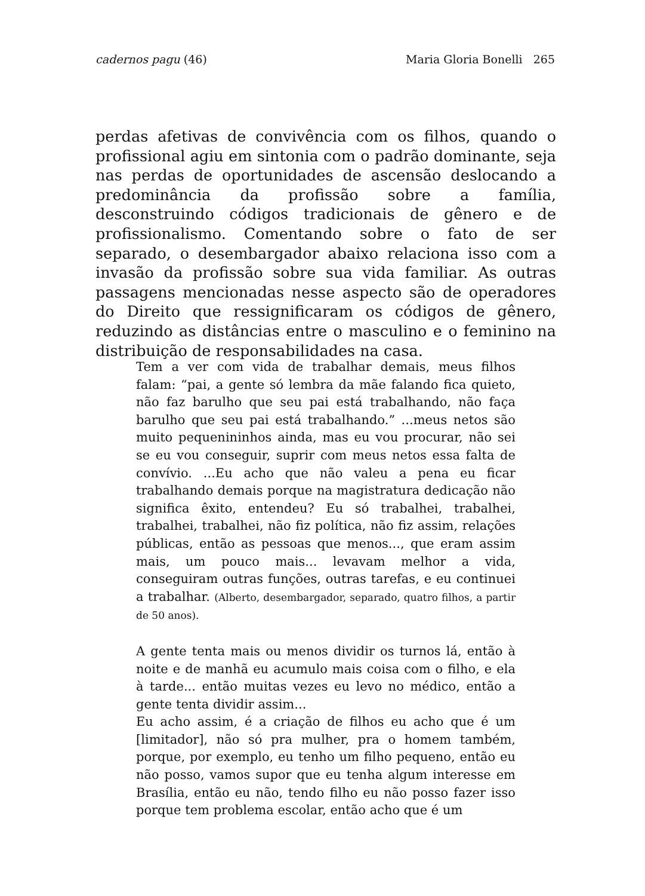cadernos pagu (46) Maria Gloria Bonelli 265
perdas afetivas de convivência com os filhos, quando o profissional agiu em sintonia com o padrão dominante, seja nas perdas de oportunidades de ascensão deslocando a predominância da profissão sobre a família, desconstruindo códigos tradicionais de gênero e de profissionalismo. Comentando sobre o fato de ser separado, o desembargador abaixo relaciona isso com a invasão da profissão sobre sua vida familiar. As outras passagens mencionadas nesse aspecto são de operadores do Direito que ressignificaram os códigos de gênero, reduzindo as distâncias entre o masculino e o feminino na distribuição de responsabilidades na casa.
Tem a ver com vida de trabalhar demais, meus filhos falam: “pai, a gente só lembra da mãe falando fica quieto, não faz barulho que seu pai está trabalhando, não faça barulho que seu pai está trabalhando.” ...meus netos são muito pequenininhos ainda, mas eu vou procurar, não sei se eu vou conseguir, suprir com meus netos essa falta de convívio. ...Eu acho que não valeu a pena eu ficar trabalhando demais porque na magistratura dedicação não significa êxito, entendeu? Eu só trabalhei, trabalhei, trabalhei, trabalhei, não fiz política, não fiz assim, relações públicas, então as pessoas que menos..., que eram assim mais, um pouco mais... levavam melhor a vida, conseguiram outras funções, outras tarefas, e eu continuei a trabalhar. (Alberto, desembargador, separado, quatro filhos, a partir de 50 anos).
A gente tenta mais ou menos dividir os turnos lá, então à noite e de manhã eu acumulo mais coisa com o filho, e ela à tarde... então muitas vezes eu levo no médico, então a gente tenta dividir assim...
Eu acho assim, é a criação de filhos eu acho que é um [limitador], não só pra mulher, pra o homem também, porque, por exemplo, eu tenho um filho pequeno, então eu não posso, vamos supor que eu tenha algum interesse em Brasília, então eu não, tendo filho eu não posso fazer isso porque tem problema escolar, então acho que é um